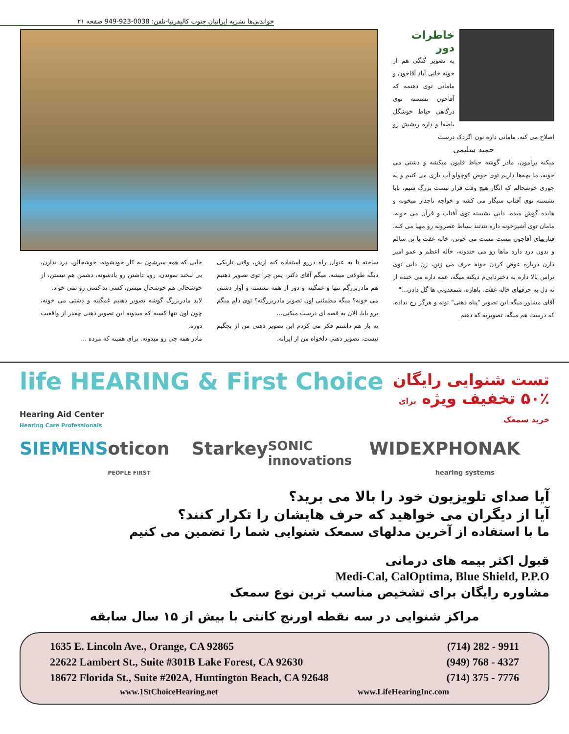خواندنی‌ها نشریه ایرانیان جنوب کالیفرنیا-تلفن: 0038-923-949 صفحه ۲۱
خاطرات دور
یه تصویر گنگی هم از خونه خانی آباد آقاجون و مامانی توی ذهنمه که آقاجون نشسته توی درگاهی حیاط خوشگل باصفا و داره ریشش رو اصلاح می کنه، مامانی داره نون اگردک درست
حمید سلیمی
میکنه برامون، مادر گوشه حیاط قلیون میکشه و دشتی می خونه، ما بچه‌ها داریم توی حوض کوچولو آب بازی می کنیم و یه جوری خوشحالم که انگار هیچ وقت قرار نیست بزرگ شیم، بابا نشسته توی آفتاب سیگار می کشه و خواجه تاجدار میخونه و هایده گوش میده، دایی نشسته توی آفتاب و قرآن می خونه، مامان توی آشپزخونه داره تندتند بساط عصرونه رو مهیا می کنه، قناریهای آقاجون مست مست می خونن، خاله عفت با تن سالم و بدون درد داره ماها رو می خندونه، خاله اعظم و عمو امیر دارن درباره عوض کردن خونه حرف می زنن، زن دایی توی تراس بالا داره به دختردایی‌م دیکته میگه، عمه داره می خنده از ته دل به حرفهای خاله عفت. باهاره، شمعدونی ها گل دادن..."
آقای مشاور میگه این تصویر "پناه ذهنی" تونه و هرگز رخ نداده، که درست هم میگه. تصویریه که ذهنم
ساخته تا به عنوان راه دررو استفاده کنه ازش، وقتی تاریکی دیگه طولانی میشه. میگم آقای دکتر، پس چرا توی تصویر ذهنیم هم مادربزرگم تنها و غمگینه و دور از همه نشسته و آواز دشتی می خونه؟ میگه مطمئنی اون تصویر مادربزرگته؟ توی دلم میگم برو بابا، الان به قصه ای درست میکنی...
یه بار هم داشتم فکر می کردم این تصویر ذهنی من از بچگیم نیست. تصویر ذهنی دلخواه من از ایرانه.
جایی که همه سرشون به کار خودشونه، خوشحالن، درد ندارن، بی لبخند نموندن، رویا داشتن رو یادشونه، دشمن هم نیستن، از خوشحالی هم خوشحال میشن، کسی بد کسی رو نمی خواد.
لابد مادربزرگ گوشه تصویر ذهنیم غمگینه و دشتی می خونه، چون اون تنها کسیه که میدونه این تصویر ذهنی چقدر از واقعیت دوره.
مادر همه چی رو میدونه. برای همینه که مرده ...
تست شنوایی رایگان
۵۰٪ تخفیف ویژه برای خرید سمعک
life HEARING & First Choice Hearing Aid Center
Hearing Care Professionals
SIEMENS oticon PEOPLE FIRST Starkey SONIC innovations WIDEX PHONAK hearing systems
آیا صدای تلویزیون خود را بالا می برید؟
آیا از دیگران می خواهید که حرف هایشان را تکرار کنند؟
ما با استفاده از آخرین مدلهای سمعک شنوایی شما را تضمین می کنیم
قبول اکثر بیمه های درمانی
Medi-Cal, CalOptima, Blue Shield, P.P.O
مشاوره رایگان برای تشخیص مناسب ترین نوع سمعک
مراکز شنوایی در سه نقطه اورنج کانتی با بیش از ۱۵ سال سابقه
1635 E. Lincoln Ave., Orange, CA 92865 (714) 282 - 9911
22622 Lambert St., Suite #301B Lake Forest, CA 92630 (949) 768 - 4327
18672 Florida St., Suite #202A, Huntington Beach, CA 92648 (714) 375 - 7776
www.1StChoiceHearing.net www.LifeHearingInc.com